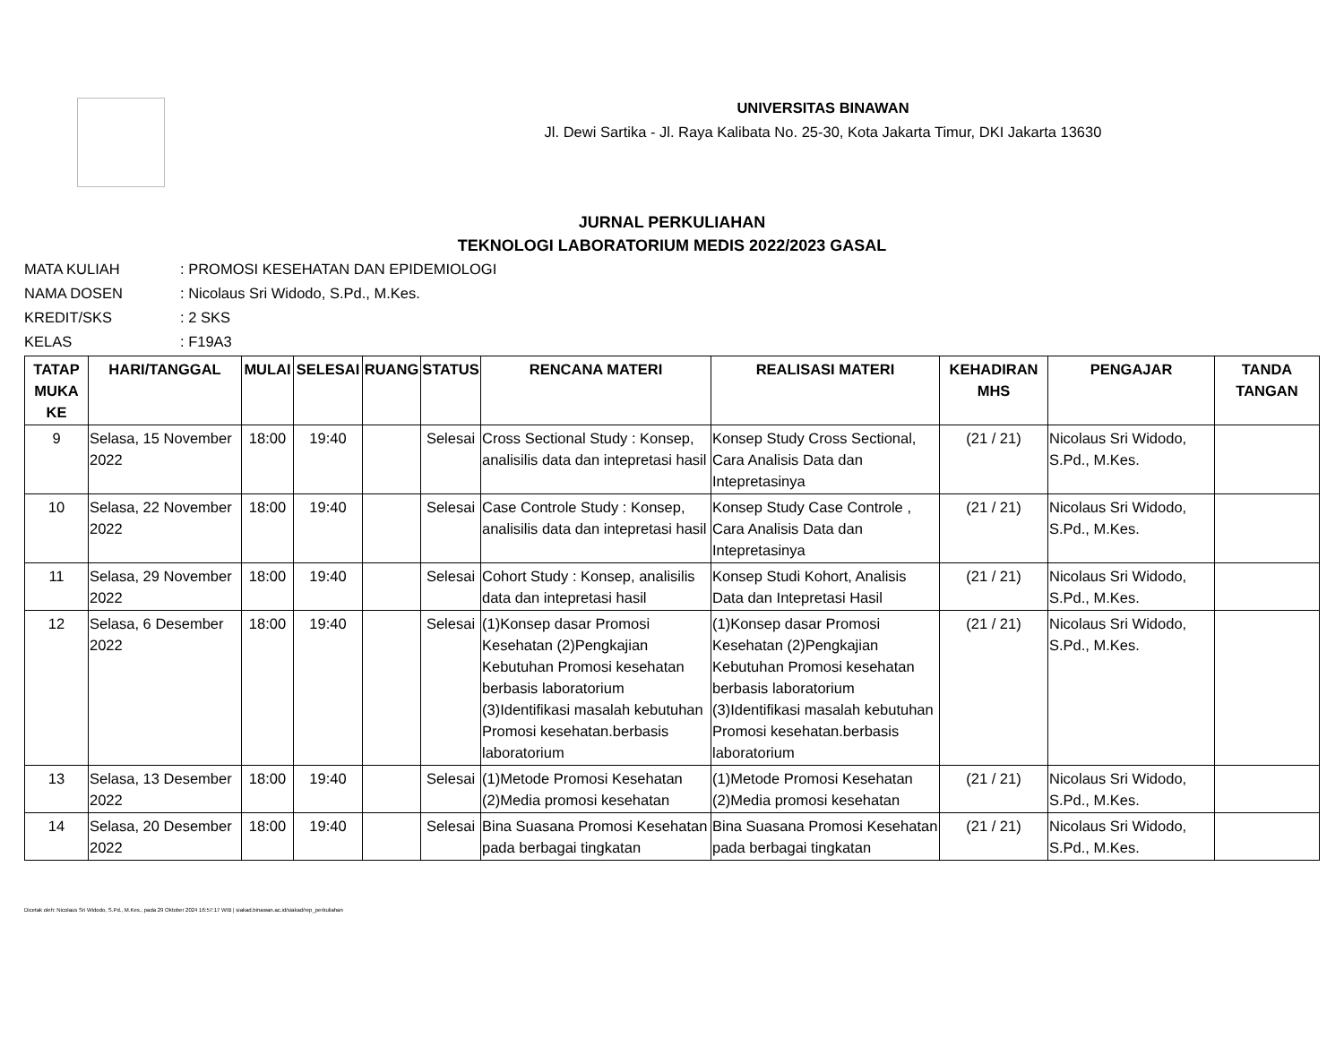UNIVERSITAS BINAWAN
Jl. Dewi Sartika - Jl. Raya Kalibata No. 25-30, Kota Jakarta Timur, DKI Jakarta 13630
JURNAL PERKULIAHAN
TEKNOLOGI LABORATORIUM MEDIS 2022/2023 GASAL
| MATA KULIAH | : PROMOSI KESEHATAN DAN EPIDEMIOLOGI |
| NAMA DOSEN | : Nicolaus Sri Widodo, S.Pd., M.Kes. |
| KREDIT/SKS | : 2 SKS |
| KELAS | : F19A3 |
| TATAP MUKA KE | HARI/TANGGAL | MULAI | SELESAI | RUANG | STATUS | RENCANA MATERI | REALISASI MATERI | KEHADIRAN MHS | PENGAJAR | TANDA TANGAN |
| --- | --- | --- | --- | --- | --- | --- | --- | --- | --- | --- |
| 9 | Selasa, 15 November 2022 | 18:00 | 19:40 | | Selesai | Cross Sectional Study : Konsep, analisilis data dan intepretasi hasil | Konsep Study Cross Sectional, Cara Analisis Data dan Intepretasinya | (21 / 21) | Nicolaus Sri Widodo, S.Pd., M.Kes. | |
| 10 | Selasa, 22 November 2022 | 18:00 | 19:40 | | Selesai | Case Controle Study : Konsep, analisilis data dan intepretasi hasil | Konsep Study Case Controle , Cara Analisis Data dan Intepretasinya | (21 / 21) | Nicolaus Sri Widodo, S.Pd., M.Kes. | |
| 11 | Selasa, 29 November 2022 | 18:00 | 19:40 | | Selesai | Cohort Study : Konsep, analisilis data dan intepretasi hasil | Konsep Studi Kohort, Analisis Data dan Intepretasi Hasil | (21 / 21) | Nicolaus Sri Widodo, S.Pd., M.Kes. | |
| 12 | Selasa, 6 Desember 2022 | 18:00 | 19:40 | | Selesai | (1)Konsep dasar Promosi Kesehatan (2)Pengkajian Kebutuhan Promosi kesehatan berbasis laboratorium (3)Identifikasi masalah kebutuhan Promosi kesehatan.berbasis laboratorium | (1)Konsep dasar Promosi Kesehatan (2)Pengkajian Kebutuhan Promosi kesehatan berbasis laboratorium (3)Identifikasi masalah kebutuhan Promosi kesehatan.berbasis laboratorium | (21 / 21) | Nicolaus Sri Widodo, S.Pd., M.Kes. | |
| 13 | Selasa, 13 Desember 2022 | 18:00 | 19:40 | | Selesai | (1)Metode Promosi Kesehatan (2)Media promosi kesehatan | (1)Metode Promosi Kesehatan (2)Media promosi kesehatan | (21 / 21) | Nicolaus Sri Widodo, S.Pd., M.Kes. | |
| 14 | Selasa, 20 Desember 2022 | 18:00 | 19:40 | | Selesai | Bina Suasana Promosi Kesehatan pada berbagai tingkatan | Bina Suasana Promosi Kesehatan pada berbagai tingkatan | (21 / 21) | Nicolaus Sri Widodo, S.Pd., M.Kes. | |
Dicetak oleh: Nicolaus Sri Widodo, S.Pd., M.Kes., pada 29 Oktober 2024 16:57:17 WIB | siakad.binawan.ac.id/siakad/rep_perkuliahan